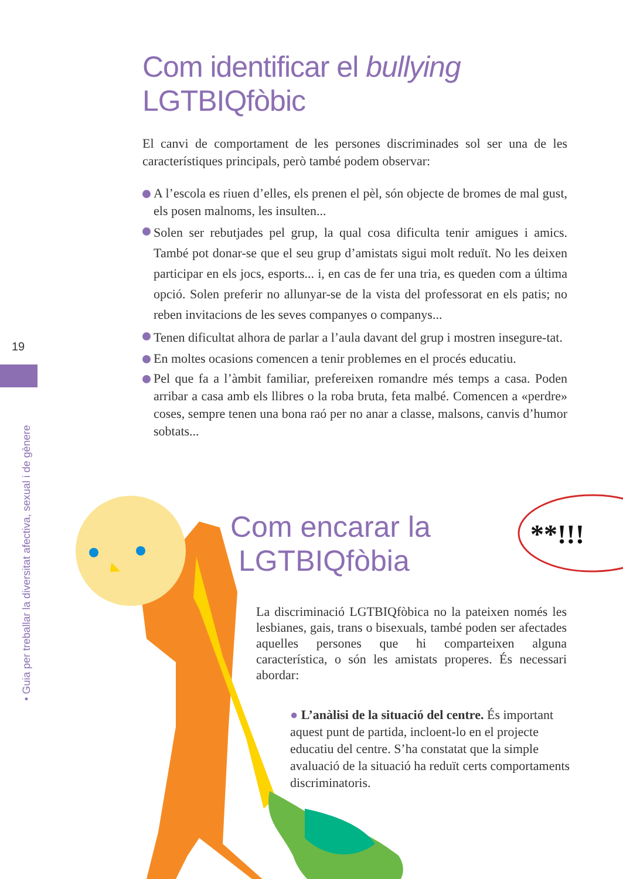Com identificar el bullying
LGTBIQfòbic
El canvi de comportament de les persones discriminades sol ser una de les característiques principals, però també podem observar:
A l’escola es riuen d’elles, els prenen el pèl, són objecte de bromes de mal gust, els posen malnoms, les insulten...
Solen ser rebutjades pel grup, la qual cosa dificulta tenir amigues i amics. També pot donar-se que el seu grup d’amistats sigui molt reduït. No les deixen participar en els jocs, esports... i, en cas de fer una tria, es queden com a última opció. Solen preferir no allunyar-se de la vista del professorat en els patis; no reben invitacions de les seves companyes o companys...
Tenen dificultat alhora de parlar a l’aula davant del grup i mostren insegure-tat.
En moltes ocasions comencen a tenir problemes en el procés educatiu.
Pel que fa a l’àmbit familiar, prefereixen romandre més temps a casa. Poden arribar a casa amb els llibres o la roba bruta, feta malbé. Comencen a «perdre» coses, sempre tenen una bona raó per no anar a classe, malsons, canvis d’humor sobtats...
19
• Guia per treballar la diversitat afectiva, sexual i de gènere
**!!!
Com encarar la
LGTBIQfòbia
La discriminació LGTBIQfòbica no la pateixen només les lesbianes, gais, trans o bisexuals, també poden ser afectades aquelles persones que hi comparteixen alguna característica, o són les amistats properes. És necessari abordar:
● L’anàlisi de la situació del centre. És important aquest punt de partida, incloent-lo en el projecte educatiu del centre. S’ha constatat que la simple avaluació de la situació ha reduït certs comportaments discriminatoris.